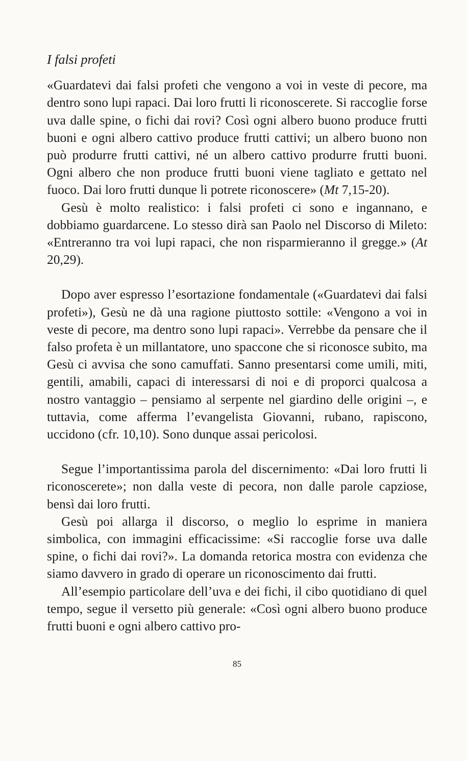I falsi profeti
«Guardatevi dai falsi profeti che vengono a voi in veste di pecore, ma dentro sono lupi rapaci. Dai loro frutti li riconoscerete. Si raccoglie forse uva dalle spine, o fichi dai rovi? Così ogni albero buono produce frutti buoni e ogni albero cattivo produce frutti cattivi; un albero buono non può produrre frutti cattivi, né un albero cattivo produrre frutti buoni. Ogni albero che non produce frutti buoni viene tagliato e gettato nel fuoco. Dai loro frutti dunque li potrete riconoscere» (Mt 7,15-20).
Gesù è molto realistico: i falsi profeti ci sono e ingannano, e dobbiamo guardarcene. Lo stesso dirà san Paolo nel Discorso di Mileto: «Entreranno tra voi lupi rapaci, che non risparmieranno il gregge.» (At 20,29).
Dopo aver espresso l’esortazione fondamentale («Guardatevi dai falsi profeti»), Gesù ne dà una ragione piuttosto sottile: «Vengono a voi in veste di pecore, ma dentro sono lupi rapaci». Verrebbe da pensare che il falso profeta è un millantatore, uno spaccone che si riconosce subito, ma Gesù ci avvisa che sono camuffati. Sanno presentarsi come umili, miti, gentili, amabili, capaci di interessarsi di noi e di proporci qualcosa a nostro vantaggio – pensiamo al serpente nel giardino delle origini –, e tuttavia, come afferma l’evangelista Giovanni, rubano, rapiscono, uccidono (cfr. 10,10). Sono dunque assai pericolosi.
Segue l’importantissima parola del discernimento: «Dai loro frutti li riconoscerete»; non dalla veste di pecora, non dalle parole capziose, bensì dai loro frutti.
Gesù poi allarga il discorso, o meglio lo esprime in maniera simbolica, con immagini efficacissime: «Si raccoglie forse uva dalle spine, o fichi dai rovi?». La domanda retorica mostra con evidenza che siamo davvero in grado di operare un riconoscimento dai frutti.
All’esempio particolare dell’uva e dei fichi, il cibo quotidiano di quel tempo, segue il versetto più generale: «Così ogni albero buono produce frutti buoni e ogni albero cattivo pro-
85